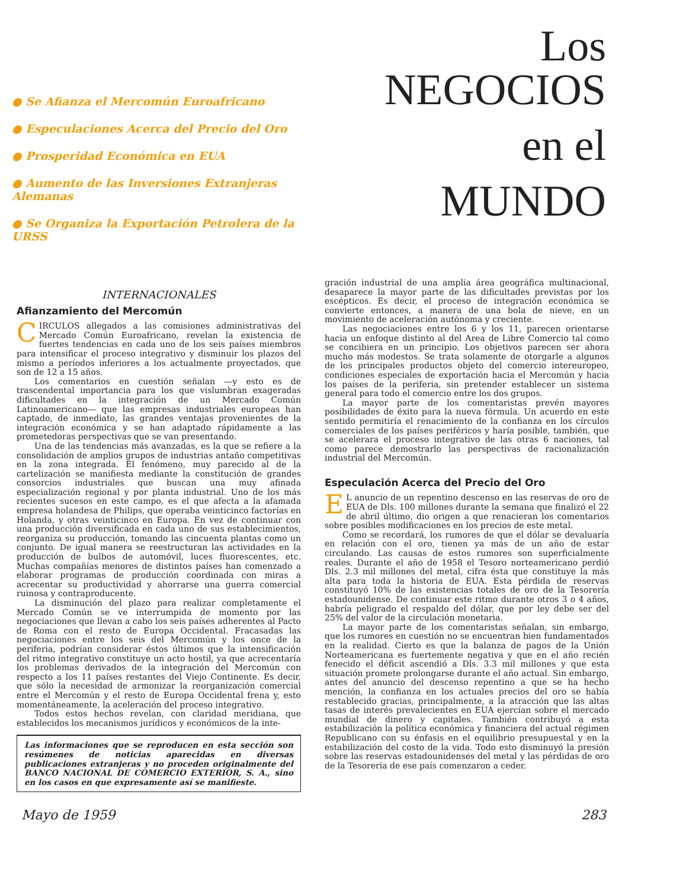● Se Afianza el Mercomún Euroafricano
● Especulaciones Acerca del Precio del Oro
● Prosperidad Económica en EUA
● Aumento de las Inversiones Extranjeras Alemanas
● Se Organiza la Exportación Petrolera de la URSS
Los NEGOCIOS
en el
MUNDO
INTERNACIONALES
Afianzamiento del Mercomún
CIRCULOS allegados a las comisiones administrativas del Mercado Común Euroafricano, revelan la existencia de fuertes tendencias en cada uno de los seis países miembros para intensificar el proceso integrativo y disminuir los plazos del mismo a períodos inferiores a los actualmente proyectados, que son de 12 a 15 años.
Los comentarios en cuestión señalan —y esto es de trascendental importancia para los que vislumbran exageradas dificultades en la integración de un Mercado Común Latinoamericano— que las empresas industriales europeas han captado, de inmediato, las grandes ventajas provenientes de la integración económica y se han adaptado rápidamente a las prometedoras perspectivas que se van presentando.
Una de las tendencias más avanzadas, es la que se refiere a la consolidación de amplios grupos de industrias antaño competitivas en la zona integrada. El fenómeno, muy parecido al de la cartelización se manifiesta mediante la constitución de grandes consorcios industriales que buscan una muy afinada especialización regional y por planta industrial. Uno de los más recientes sucesos en este campo, es el que afecta a la afamada empresa holandesa de Philips, que operaba veinticinco factorías en Holanda, y otras veinticinco en Europa. En vez de continuar con una producción diversificada en cada uno de sus establecimientos, reorganiza su producción, tomando las cincuenta plantas como un conjunto. De igual manera se reestructuran las actividades en la producción de bulbos de automóvil, luces fluorescentes, etc. Muchas compañías menores de distintos países han comenzado a elaborar programas de producción coordinada con miras a acrecentar su productividad y ahorrarse una guerra comercial ruinosa y contraproducente.
La disminución del plazo para realizar completamente el Mercado Común se ve interrumpida de momento por las negociaciones que llevan a cabo los seis países adherentes al Pacto de Roma con el resto de Europa Occidental. Fracasadas las negociaciones entre los seis del Mercomún y los once de la periferia, podrían considerar éstos últimos que la intensificación del ritmo integrativo constituye un acto hostil, ya que acrecentaría los problemas derivados de la integración del Mercomún con respecto a los 11 países restantes del Viejo Continente. Es decir, que sólo la necesidad de armonizar la reorganización comercial entre el Mercomún y el resto de Europa Occidental frena y, esto momentáneamente, la aceleración del proceso integrativo.
Todos estos hechos revelan, con claridad meridiana, que establecidos los mecanismos jurídicos y económicos de la inte-
Las informaciones que se reproducen en esta sección son resúmenes de noticias aparecidas en diversas publicaciones extranjeras y no proceden originalmente del BANCO NACIONAL DE COMERCIO EXTERIOR, S. A., sino en los casos en que expresamente así se manifieste.
gración industrial de una amplia área geográfica multinacional, desaparece la mayor parte de las dificultades previstas por los escépticos. Es decir, el proceso de integración económica se convierte entonces, a manera de una bola de nieve, en un movimiento de aceleración autónoma y creciente.
Las negociaciones entre los 6 y los 11, parecen orientarse hacia un enfoque distinto al del Area de Libre Comercio tal como se concibiera en un principio. Los objetivos parecen ser ahora mucho más modestos. Se trata solamente de otorgarle a algunos de los principales productos objeto del comercio intereuropeo, condiciones especiales de exportación hacia el Mercomún y hacia los países de la periferia, sin pretender establecer un sistema general para todo el comercio entre los dos grupos.
La mayor parte de los comentaristas prevén mayores posibilidades de éxito para la nueva fórmula. Un acuerdo en este sentido permitiría el renacimiento de la confianza en los círculos comerciales de los países periféricos y haría posible, también, que se acelerara el proceso integrativo de las otras 6 naciones, tal como parece demostrarlo las perspectivas de racionalización industrial del Mercomún.
Especulación Acerca del Precio del Oro
EL anuncio de un repentino descenso en las reservas de oro de EUA de Dls. 100 millones durante la semana que finalizó el 22 de abril último, dio origen a que renacieran los comentarios sobre posibles modificaciones en los precios de este metal.
Como se recordará, los rumores de que el dólar se devaluaría en relación con el oro, tienen ya más de un año de estar circulando. Las causas de estos rumores son superficialmente reales. Durante el año de 1958 el Tesoro norteamericano perdió Dls. 2.3 mil millones del metal, cifra ésta que constituye la más alta para toda la historia de EUA. Esta pérdida de reservas constituyó 10% de las existencias totales de oro de la Tesorería estadounidense. De continuar este ritmo durante otros 3 o 4 años, habría peligrado el respaldo del dólar, que por ley debe ser del 25% del valor de la circulación monetaria.
La mayor parte de los comentaristas señalan, sin embargo, que los rumores en cuestión no se encuentran bien fundamentados en la realidad. Cierto es que la balanza de pagos de la Unión Norteamericana es fuertemente negativa y que en el año recién fenecido el déficit ascendió a Dls. 3.3 mil millones y que esta situación promete prolongarse durante el año actual. Sin embargo, antes del anuncio del descenso repentino a que se ha hecho mención, la confianza en los actuales precios del oro se había restablecido gracias, principalmente, a la atracción que las altas tasas de interés prevalecientes en EUA ejercían sobre el mercado mundial de dinero y capitales. También contribuyó a esta estabilización la política económica y financiera del actual régimen Republicano con su énfasis en el equilibrio presupuestal y en la estabilización del costo de la vida. Todo esto disminuyó la presión sobre las reservas estadounidenses del metal y las pérdidas de oro de la Tesorería de ese país comenzaron a ceder.
Mayo de 1959 283